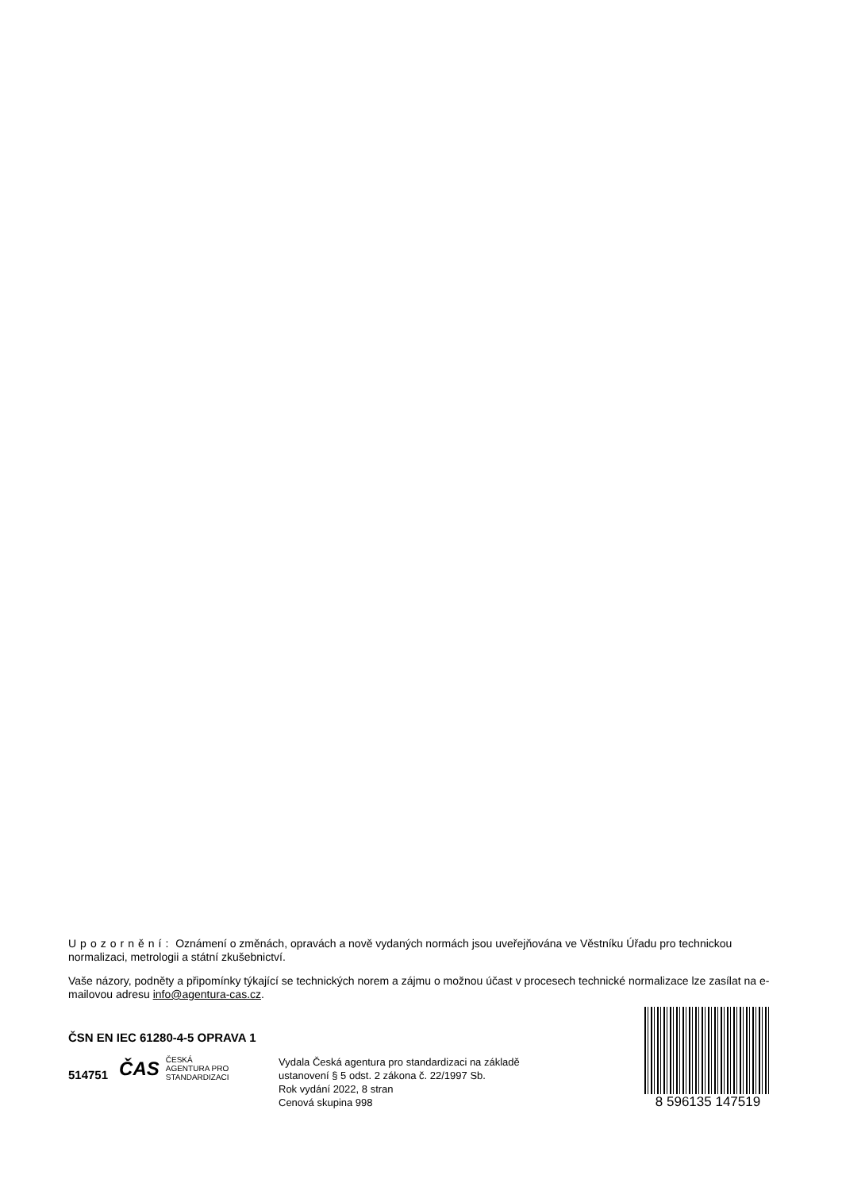Upozornění: Oznámení o změnách, opravách a nově vydaných normách jsou uveřejňována ve Věstníku Úřadu pro technickou normalizaci, metrologii a státní zkušebnictví.
Vaše názory, podněty a připomínky týkající se technických norem a zájmu o možnou účast v procesech technické normalizace lze zasílat na e-mailovou adresu info@agentura-cas.cz.
ČSN EN IEC 61280-4-5 OPRAVA 1
514751
ČAS ČESKÁ
AGENTURA PRO
STANDARDIZACI
Vydala Česká agentura pro standardizaci na základě
ustanovení § 5 odst. 2 zákona č. 22/1997 Sb.
Rok vydání 2022, 8 stran
Cenová skupina 998
8 596135 147519